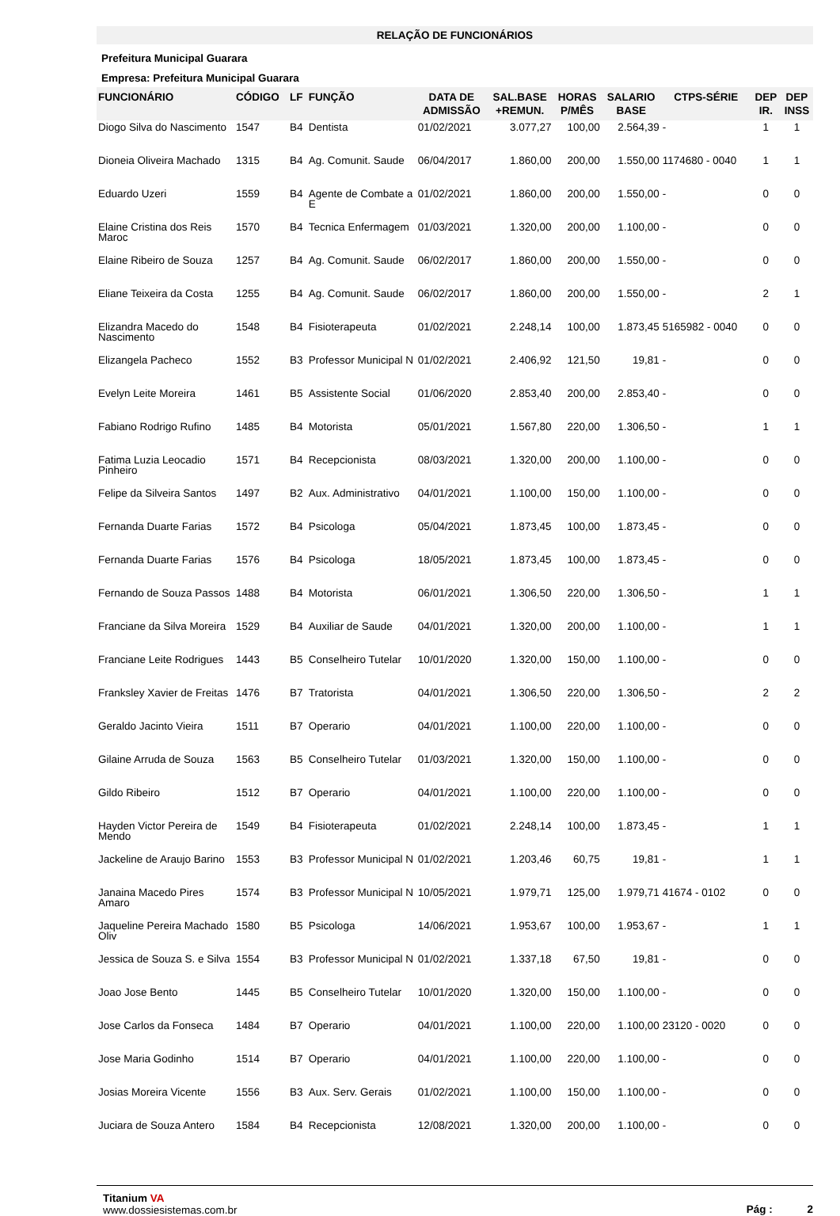RELAÇÃO DE FUNCIONÁRIOS
Prefeitura Municipal Guarara
Empresa: Prefeitura Municipal Guarara
| FUNCIONÁRIO | CÓDIGO | LF | FUNÇÃO | DATA DE ADMISSÃO | SAL.BASE +REMUN. | HORAS P/MÊS | SALARIO BASE | CTPS-SÉRIE | DEP IR. | DEP INSS |
| --- | --- | --- | --- | --- | --- | --- | --- | --- | --- | --- |
| Diogo Silva do Nascimento | 1547 | B4 | Dentista | 01/02/2021 | 3.077,27 | 100,00 | 2.564,39 | - | 1 | 1 |
| Dioneia Oliveira Machado | 1315 | B4 | Ag. Comunit. Saude | 06/04/2017 | 1.860,00 | 200,00 | 1.550,00 | 1174680 - 0040 | 1 | 1 |
| Eduardo Uzeri | 1559 | B4 | Agente de Combate a E | 01/02/2021 | 1.860,00 | 200,00 | 1.550,00 | - | 0 | 0 |
| Elaine Cristina dos Reis Maroc | 1570 | B4 | Tecnica Enfermagem | 01/03/2021 | 1.320,00 | 200,00 | 1.100,00 | - | 0 | 0 |
| Elaine Ribeiro de Souza | 1257 | B4 | Ag. Comunit. Saude | 06/02/2017 | 1.860,00 | 200,00 | 1.550,00 | - | 0 | 0 |
| Eliane Teixeira da Costa | 1255 | B4 | Ag. Comunit. Saude | 06/02/2017 | 1.860,00 | 200,00 | 1.550,00 | - | 2 | 1 |
| Elizandra Macedo do Nascimento | 1548 | B4 | Fisioterapeuta | 01/02/2021 | 2.248,14 | 100,00 | 1.873,45 | 5165982 - 0040 | 0 | 0 |
| Elizangela Pacheco | 1552 | B3 | Professor Municipal N | 01/02/2021 | 2.406,92 | 121,50 | 19,81 | - | 0 | 0 |
| Evelyn Leite Moreira | 1461 | B5 | Assistente Social | 01/06/2020 | 2.853,40 | 200,00 | 2.853,40 | - | 0 | 0 |
| Fabiano Rodrigo Rufino | 1485 | B4 | Motorista | 05/01/2021 | 1.567,80 | 220,00 | 1.306,50 | - | 1 | 1 |
| Fatima Luzia Leocadio Pinheiro | 1571 | B4 | Recepcionista | 08/03/2021 | 1.320,00 | 200,00 | 1.100,00 | - | 0 | 0 |
| Felipe da Silveira Santos | 1497 | B2 | Aux. Administrativo | 04/01/2021 | 1.100,00 | 150,00 | 1.100,00 | - | 0 | 0 |
| Fernanda Duarte Farias | 1572 | B4 | Psicologa | 05/04/2021 | 1.873,45 | 100,00 | 1.873,45 | - | 0 | 0 |
| Fernanda Duarte Farias | 1576 | B4 | Psicologa | 18/05/2021 | 1.873,45 | 100,00 | 1.873,45 | - | 0 | 0 |
| Fernando de Souza Passos | 1488 | B4 | Motorista | 06/01/2021 | 1.306,50 | 220,00 | 1.306,50 | - | 1 | 1 |
| Franciane da Silva Moreira | 1529 | B4 | Auxiliar de Saude | 04/01/2021 | 1.320,00 | 200,00 | 1.100,00 | - | 1 | 1 |
| Franciane Leite Rodrigues | 1443 | B5 | Conselheiro Tutelar | 10/01/2020 | 1.320,00 | 150,00 | 1.100,00 | - | 0 | 0 |
| Franksley Xavier de Freitas | 1476 | B7 | Tratorista | 04/01/2021 | 1.306,50 | 220,00 | 1.306,50 | - | 2 | 2 |
| Geraldo Jacinto Vieira | 1511 | B7 | Operario | 04/01/2021 | 1.100,00 | 220,00 | 1.100,00 | - | 0 | 0 |
| Gilaine Arruda de Souza | 1563 | B5 | Conselheiro Tutelar | 01/03/2021 | 1.320,00 | 150,00 | 1.100,00 | - | 0 | 0 |
| Gildo Ribeiro | 1512 | B7 | Operario | 04/01/2021 | 1.100,00 | 220,00 | 1.100,00 | - | 0 | 0 |
| Hayden Victor Pereira de Mendo | 1549 | B4 | Fisioterapeuta | 01/02/2021 | 2.248,14 | 100,00 | 1.873,45 | - | 1 | 1 |
| Jackeline de Araujo Barino | 1553 | B3 | Professor Municipal N | 01/02/2021 | 1.203,46 | 60,75 | 19,81 | - | 1 | 1 |
| Janaina Macedo Pires Amaro | 1574 | B3 | Professor Municipal N | 10/05/2021 | 1.979,71 | 125,00 | 1.979,71 | 41674 - 0102 | 0 | 0 |
| Jaqueline Pereira Machado Oliv | 1580 | B5 | Psicologa | 14/06/2021 | 1.953,67 | 100,00 | 1.953,67 | - | 1 | 1 |
| Jessica de Souza S. e Silva | 1554 | B3 | Professor Municipal N | 01/02/2021 | 1.337,18 | 67,50 | 19,81 | - | 0 | 0 |
| Joao Jose Bento | 1445 | B5 | Conselheiro Tutelar | 10/01/2020 | 1.320,00 | 150,00 | 1.100,00 | - | 0 | 0 |
| Jose Carlos da Fonseca | 1484 | B7 | Operario | 04/01/2021 | 1.100,00 | 220,00 | 1.100,00 | 23120 - 0020 | 0 | 0 |
| Jose Maria Godinho | 1514 | B7 | Operario | 04/01/2021 | 1.100,00 | 220,00 | 1.100,00 | - | 0 | 0 |
| Josias Moreira Vicente | 1556 | B3 | Aux. Serv. Gerais | 01/02/2021 | 1.100,00 | 150,00 | 1.100,00 | - | 0 | 0 |
| Juciara de Souza Antero | 1584 | B4 | Recepcionista | 12/08/2021 | 1.320,00 | 200,00 | 1.100,00 | - | 0 | 0 |
Titanium VA
www.dossiesistemas.com.br
Pág : 2